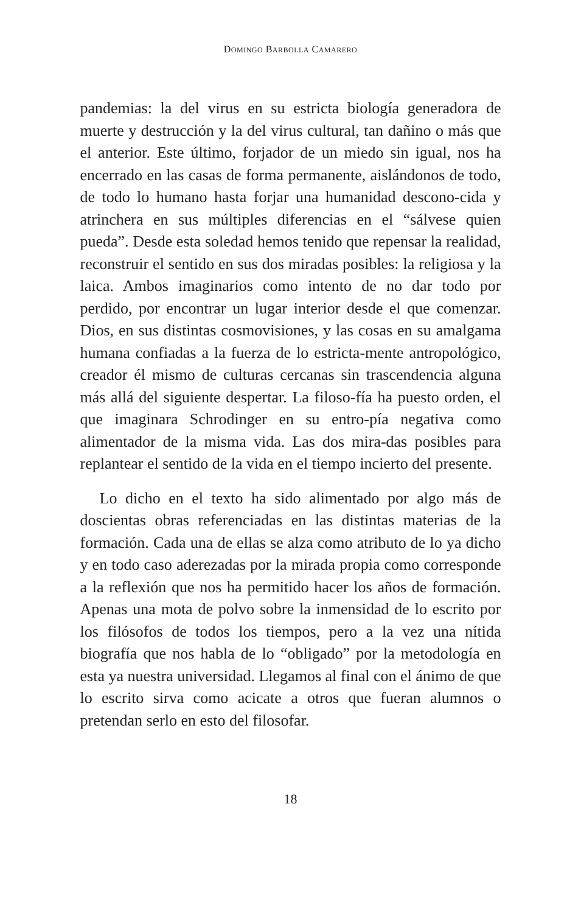DOMINGO BARBOLLA CAMARERO
pandemias: la del virus en su estricta biología generadora de muerte y destrucción y la del virus cultural, tan dañino o más que el anterior. Este último, forjador de un miedo sin igual, nos ha encerrado en las casas de forma permanente, aislándonos de todo, de todo lo humano hasta forjar una humanidad descono-cida y atrinchera en sus múltiples diferencias en el “sálvese quien pueda”. Desde esta soledad hemos tenido que repensar la realidad, reconstruir el sentido en sus dos miradas posibles: la religiosa y la laica. Ambos imaginarios como intento de no dar todo por perdido, por encontrar un lugar interior desde el que comenzar. Dios, en sus distintas cosmovisiones, y las cosas en su amalgama humana confiadas a la fuerza de lo estricta-mente antropológico, creador él mismo de culturas cercanas sin trascendencia alguna más allá del siguiente despertar. La filoso-fía ha puesto orden, el que imaginara Schrodinger en su entro-pía negativa como alimentador de la misma vida. Las dos mira-das posibles para replantear el sentido de la vida en el tiempo incierto del presente.
Lo dicho en el texto ha sido alimentado por algo más de doscientas obras referenciadas en las distintas materias de la formación. Cada una de ellas se alza como atributo de lo ya dicho y en todo caso aderezadas por la mirada propia como corresponde a la reflexión que nos ha permitido hacer los años de formación. Apenas una mota de polvo sobre la inmensidad de lo escrito por los filósofos de todos los tiempos, pero a la vez una nítida biografía que nos habla de lo “obligado” por la metodología en esta ya nuestra universidad. Llegamos al final con el ánimo de que lo escrito sirva como acicate a otros que fueran alumnos o pretendan serlo en esto del filosofar.
18